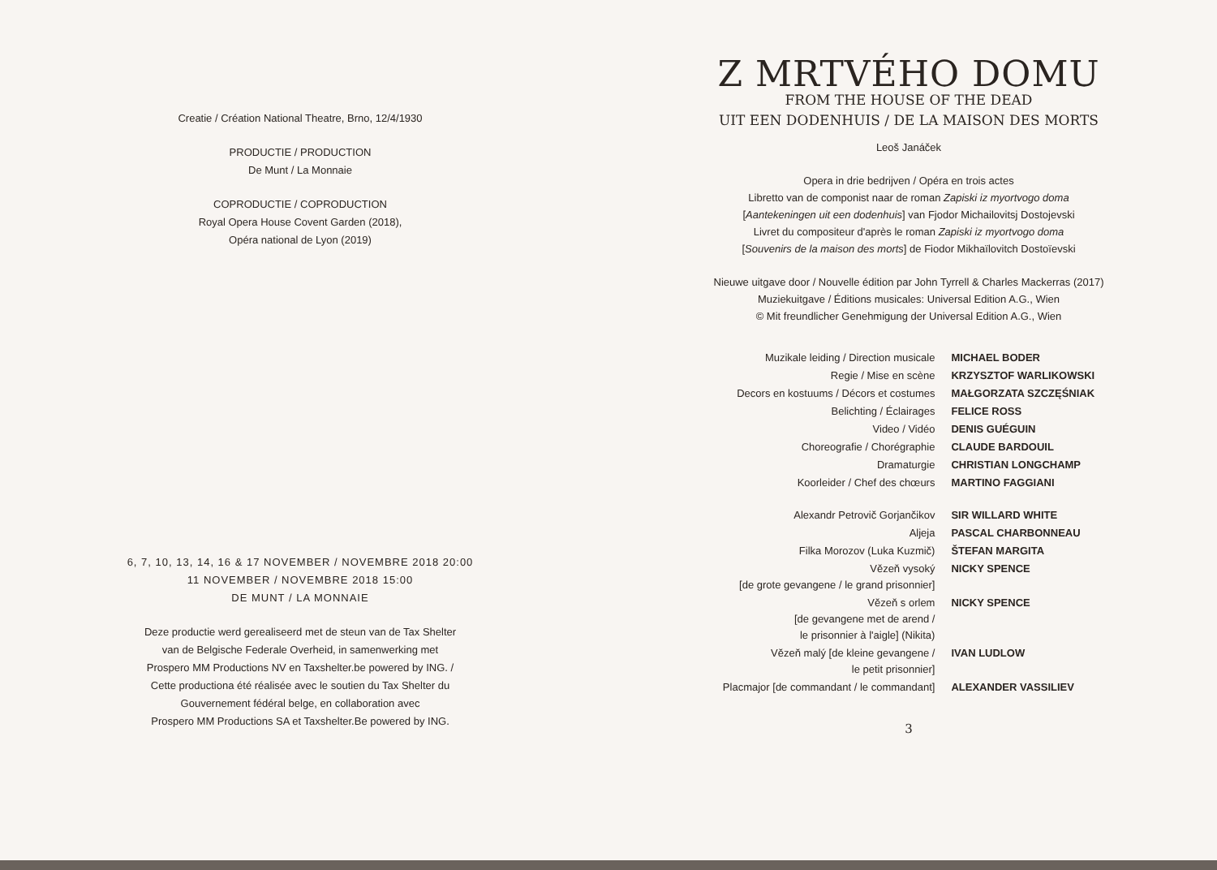Creatie / Création National Theatre, Brno, 12/4/1930
PRODUCTIE / PRODUCTION
De Munt / La Monnaie
COPRODUCTIE / COPRODUCTION
Royal Opera House Covent Garden (2018),
Opéra national de Lyon (2019)
6, 7, 10, 13, 14, 16 & 17 NOVEMBER / NOVEMBRE 2018 20:00
11 NOVEMBER / NOVEMBRE 2018 15:00
DE MUNT / LA MONNAIE
Deze productie werd gerealiseerd met de steun van de Tax Shelter
van de Belgische Federale Overheid, in samenwerking met
Prospero MM Productions NV en Taxshelter.be powered by ING. /
Cette productiona été réalisée avec le soutien du Tax Shelter du
Gouvernement fédéral belge, en collaboration avec
Prospero MM Productions SA et Taxshelter.Be powered by ING.
Z MRTVÉHO DOMU
FROM THE HOUSE OF THE DEAD
UIT EEN DODENHUIS / DE LA MAISON DES MORTS
Leoš Janáček
Opera in drie bedrijven / Opéra en trois actes
Libretto van de componist naar de roman Zapiski iz myortvogo doma
[Aantekeningen uit een dodenhuis] van Fjodor Michailovitsj Dostojevski
Livret du compositeur d'après le roman Zapiski iz myortvogo doma
[Souvenirs de la maison des morts] de Fiodor Mikhaïlovitch Dostoïevski
Nieuwe uitgave door / Nouvelle édition par John Tyrrell & Charles Mackerras (2017)
Muziekuitgave / Éditions musicales: Universal Edition A.G., Wien
© Mit freundlicher Genehmigung der Universal Edition A.G., Wien
| Muzikale leiding / Direction musicale | MICHAEL BODER |
| Regie / Mise en scène | KRZYSZTOF WARLIKOWSKI |
| Decors en kostuums / Décors et costumes | MAŁGORZATA SZCZĘŚNIAK |
| Belichting / Éclairages | FELICE ROSS |
| Video / Vidéo | DENIS GUÉGUIN |
| Choreografie / Chorégraphie | CLAUDE BARDOUIL |
| Dramaturgie | CHRISTIAN LONGCHAMP |
| Koorleider / Chef des chœurs | MARTINO FAGGIANI |
| Alexandr Petrovič Gorjančikov | SIR WILLARD WHITE |
| Aljeja | PASCAL CHARBONNEAU |
| Filka Morozov (Luka Kuzmič) | ŠTEFAN MARGITA |
| Vězeň vysoký [de grote gevangene / le grand prisonnier] | NICKY SPENCE |
| Vězeň s orlem [de gevangene met de arend / le prisonnier à l'aigle] (Nikita) | NICKY SPENCE |
| Vězeň malý [de kleine gevangene / le petit prisonnier] | IVAN LUDLOW |
| Placmajor [de commandant / le commandant] | ALEXANDER VASSILIEV |
3